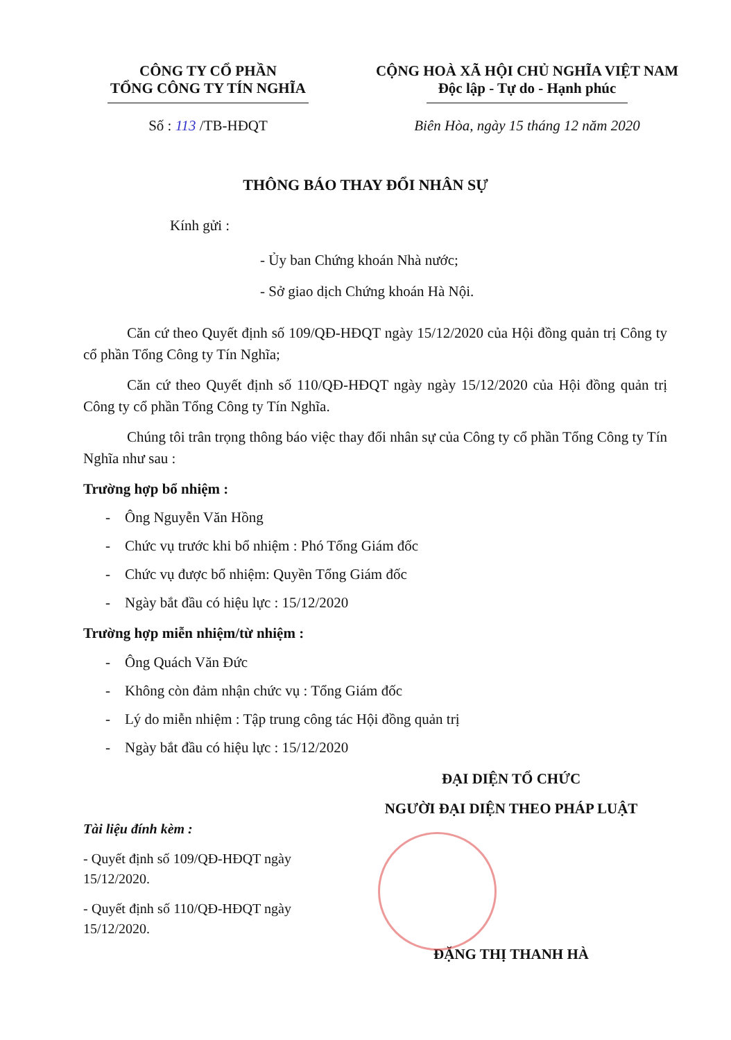CÔNG TY CỔ PHẦN
TỔNG CÔNG TY TÍN NGHĨA
Số : 113 /TB-HĐQT
CỘNG HOÀ XÃ HỘI CHỦ NGHĨA VIỆT NAM
Độc lập - Tự do - Hạnh phúc
Biên Hòa, ngày 15 tháng 12 năm 2020
THÔNG BÁO THAY ĐỔI NHÂN SỰ
Kính gửi :
- Ủy ban Chứng khoán Nhà nước;
- Sở giao dịch Chứng khoán Hà Nội.
Căn cứ theo Quyết định số 109/QĐ-HĐQT ngày 15/12/2020 của Hội đồng quản trị Công ty cổ phần Tổng Công ty Tín Nghĩa;
Căn cứ theo Quyết định số 110/QĐ-HĐQT ngày ngày 15/12/2020 của Hội đồng quản trị Công ty cổ phần Tổng Công ty Tín Nghĩa.
Chúng tôi trân trọng thông báo việc thay đổi nhân sự của Công ty cổ phần Tổng Công ty Tín Nghĩa như sau :
Trường hợp bổ nhiệm :
- Ông Nguyễn Văn Hồng
- Chức vụ trước khi bổ nhiệm : Phó Tổng Giám đốc
- Chức vụ được bổ nhiệm: Quyền Tổng Giám đốc
- Ngày bắt đầu có hiệu lực : 15/12/2020
Trường hợp miễn nhiệm/từ nhiệm :
- Ông Quách Văn Đức
- Không còn đảm nhận chức vụ : Tổng Giám đốc
- Lý do miễn nhiệm : Tập trung công tác Hội đồng quản trị
- Ngày bắt đầu có hiệu lực : 15/12/2020
Tài liệu đính kèm :
- Quyết định số 109/QĐ-HĐQT ngày 15/12/2020.
- Quyết định số 110/QĐ-HĐQT ngày 15/12/2020.
ĐẠI DIỆN TỔ CHỨC
NGƯỜI ĐẠI DIỆN THEO PHÁP LUẬT
ĐẶNG THỊ THANH HÀ